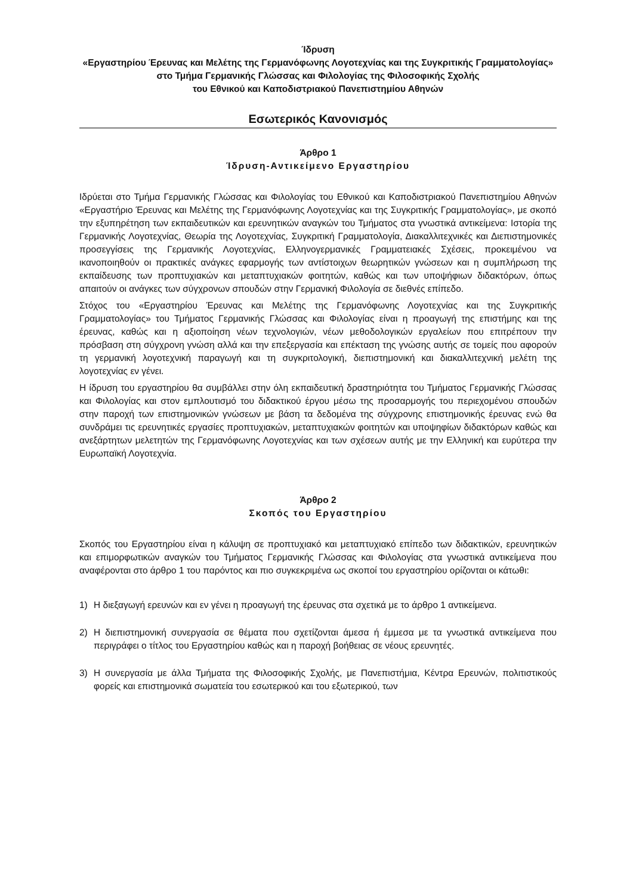Ίδρυση
«Εργαστηρίου Έρευνας και Μελέτης της Γερμανόφωνης Λογοτεχνίας και της Συγκριτικής Γραμματολογίας»
στο Τμήμα Γερμανικής Γλώσσας και Φιλολογίας της Φιλοσοφικής Σχολής
του Εθνικού και Καποδιστριακού Πανεπιστημίου Αθηνών
Εσωτερικός Κανονισμός
Άρθρο 1
Ίδρυση-Αντικείμενο Εργαστηρίου
Ιδρύεται στο Τμήμα Γερμανικής Γλώσσας και Φιλολογίας του Εθνικού και Καποδιστριακού Πανεπιστημίου Αθηνών «Εργαστήριο Έρευνας και Μελέτης της Γερμανόφωνης Λογοτεχνίας και της Συγκριτικής Γραμματολογίας», με σκοπό την εξυπηρέτηση των εκπαιδευτικών και ερευνητικών αναγκών του Τμήματος στα γνωστικά αντικείμενα: Ιστορία της Γερμανικής Λογοτεχνίας, Θεωρία της Λογοτεχνίας, Συγκριτική Γραμματολογία, Διακαλλιτεχνικές και Διεπιστημονικές προσεγγίσεις της Γερμανικής Λογοτεχνίας, Ελληνογερμανικές Γραμματειακές Σχέσεις, προκειμένου να ικανοποιηθούν οι πρακτικές ανάγκες εφαρμογής των αντίστοιχων θεωρητικών γνώσεων και η συμπλήρωση της εκπαίδευσης των προπτυχιακών και μεταπτυχιακών φοιτητών, καθώς και των υποψήφιων διδακτόρων, όπως απαιτούν οι ανάγκες των σύγχρονων σπουδών στην Γερμανική Φιλολογία σε διεθνές επίπεδο.
Στόχος του «Εργαστηρίου Έρευνας και Μελέτης της Γερμανόφωνης Λογοτεχνίας και της Συγκριτικής Γραμματολογίας» του Τμήματος Γερμανικής Γλώσσας και Φιλολογίας είναι η προαγωγή της επιστήμης και της έρευνας, καθώς και η αξιοποίηση νέων τεχνολογιών, νέων μεθοδολογικών εργαλείων που επιτρέπουν την πρόσβαση στη σύγχρονη γνώση αλλά και την επεξεργασία και επέκταση της γνώσης αυτής σε τομείς που αφορούν τη γερμανική λογοτεχνική παραγωγή και τη συγκριτολογική, διεπιστημονική και διακαλλιτεχνική μελέτη της λογοτεχνίας εν γένει.
Η ίδρυση του εργαστηρίου θα συμβάλλει στην όλη εκπαιδευτική δραστηριότητα του Τμήματος Γερμανικής Γλώσσας και Φιλολογίας και στον εμπλουτισμό του διδακτικού έργου μέσω της προσαρμογής του περιεχομένου σπουδών στην παροχή των επιστημονικών γνώσεων με βάση τα δεδομένα της σύγχρονης επιστημονικής έρευνας ενώ θα συνδράμει τις ερευνητικές εργασίες προπτυχιακών, μεταπτυχιακών φοιτητών και υποψηφίων διδακτόρων καθώς και ανεξάρτητων μελετητών της Γερμανόφωνης Λογοτεχνίας και των σχέσεων αυτής με την Ελληνική και ευρύτερα την Ευρωπαϊκή Λογοτεχνία.
Άρθρο 2
Σκοπός του Εργαστηρίου
Σκοπός του Εργαστηρίου είναι η κάλυψη σε προπτυχιακό και μεταπτυχιακό επίπεδο των διδακτικών, ερευνητικών και επιμορφωτικών αναγκών του Τμήματος Γερμανικής Γλώσσας και Φιλολογίας στα γνωστικά αντικείμενα που αναφέρονται στο άρθρο 1 του παρόντος και πιο συγκεκριμένα ως σκοποί του εργαστηρίου ορίζονται οι κάτωθι:
1) Η διεξαγωγή ερευνών και εν γένει η προαγωγή της έρευνας στα σχετικά με το άρθρο 1 αντικείμενα.
2) Η διεπιστημονική συνεργασία σε θέματα που σχετίζονται άμεσα ή έμμεσα με τα γνωστικά αντικείμενα που περιγράφει ο τίτλος του Εργαστηρίου καθώς και η παροχή βοήθειας σε νέους ερευνητές.
3) Η συνεργασία με άλλα Τμήματα της Φιλοσοφικής Σχολής, με Πανεπιστήμια, Κέντρα Ερευνών, πολιτιστικούς φορείς και επιστημονικά σωματεία του εσωτερικού και του εξωτερικού, των